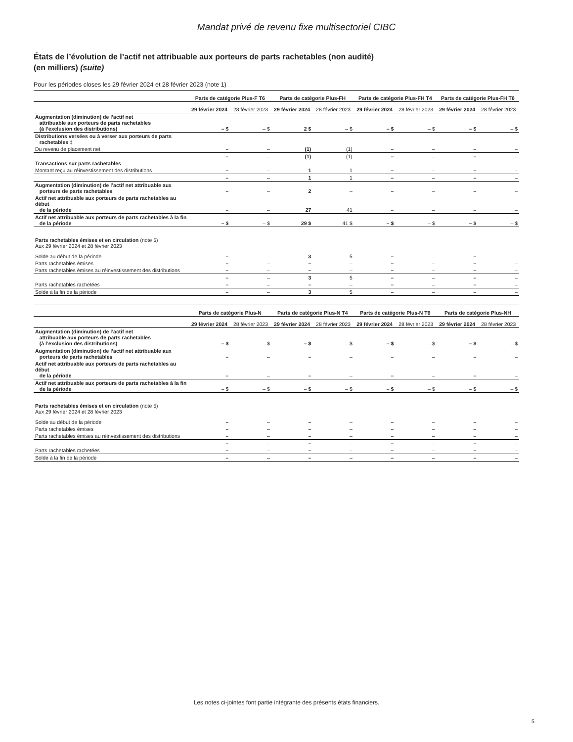Mandat privé de revenu fixe multisectoriel CIBC
États de l’évolution de l’actif net attribuable aux porteurs de parts rachetables (non audité)
(en milliers) (suite)
Pour les périodes closes les 29 février 2024 et 28 février 2023 (note 1)
| | Parts de catégorie Plus-F T6 | | Parts de catégorie Plus-FH | | Parts de catégorie Plus-FH T4 | | Parts de catégorie Plus-FH T6 | |
| --- | --- | --- | --- | --- | --- | --- | --- | --- |
| | 29 février 2024 | 28 février 2023 | 29 février 2024 | 28 février 2023 | 29 février 2024 | 28 février 2023 | 29 février 2024 | 28 février 2023 |
| Augmentation (diminution) de l’actif net attribuable aux porteurs de parts rachetables (à l’exclusion des distributions) | – $ | – $ | 2 $ | – $ | – $ | – $ | – $ | – $ |
| Distributions versées ou à verser aux porteurs de parts rachetables ‡ | | | | | | | | |
| Du revenu de placement net | – | – | (1) | (1) | – | – | – | – |
| | – | – | (1) | (1) | – | – | – | – |
| Transactions sur parts rachetables | | | | | | | | |
| Montant reçu au réinvestissement des distributions | – | – | 1 | 1 | – | – | – | – |
| | – | – | 1 | 1 | – | – | – | – |
| Augmentation (diminution) de l’actif net attribuable aux porteurs de parts rachetables | – | – | 2 | – | – | – | – | – |
| Actif net attribuable aux porteurs de parts rachetables au début de la période | – | – | 27 | 41 | – | – | – | – |
| Actif net attribuable aux porteurs de parts rachetables à la fin de la période | – $ | – $ | 29 $ | 41 $ | – $ | – $ | – $ | – $ |
| Parts rachetables émises et en circulation (note 5) Aux 29 février 2024 et 28 février 2023 | | | | | | | | |
| Solde au début de la période | – | – | 3 | 5 | – | – | – | – |
| Parts rachetables émises | – | – | – | – | – | – | – | – |
| Parts rachetables émises au réinvestissement des distributions | – | – | – | – | – | – | – | – |
| | – | – | 3 | 5 | – | – | – | – |
| Parts rachetables rachetées | – | – | – | – | – | – | – | – |
| Solde à la fin de la période | – | – | 3 | 5 | – | – | – | – |
| | Parts de catégorie Plus-N | | Parts de catégorie Plus-N T4 | | Parts de catégorie Plus-N T6 | | Parts de catégorie Plus-NH | |
| --- | --- | --- | --- | --- | --- | --- | --- | --- |
| | 29 février 2024 | 28 février 2023 | 29 février 2024 | 28 février 2023 | 29 février 2024 | 28 février 2023 | 29 février 2024 | 28 février 2023 |
| Augmentation (diminution) de l’actif net attribuable aux porteurs de parts rachetables (à l’exclusion des distributions) | – $ | – $ | – $ | – $ | – $ | – $ | – $ | – $ |
| Augmentation (diminution) de l’actif net attribuable aux porteurs de parts rachetables | – | – | – | – | – | – | – | – |
| Actif net attribuable aux porteurs de parts rachetables au début de la période | – | – | – | – | – | – | – | – |
| Actif net attribuable aux porteurs de parts rachetables à la fin de la période | – $ | – $ | – $ | – $ | – $ | – $ | – $ | – $ |
| Parts rachetables émises et en circulation (note 5) Aux 29 février 2024 et 28 février 2023 | | | | | | | | |
| Solde au début de la période | – | – | – | – | – | – | – | – |
| Parts rachetables émises | – | – | – | – | – | – | – | – |
| Parts rachetables émises au réinvestissement des distributions | – | – | – | – | – | – | – | – |
| | – | – | – | – | – | – | – | – |
| Parts rachetables rachetées | – | – | – | – | – | – | – | – |
| Solde à la fin de la période | – | – | – | – | – | – | – | – |
Les notes ci-jointes font partie intégrante des présents états financiers.
5